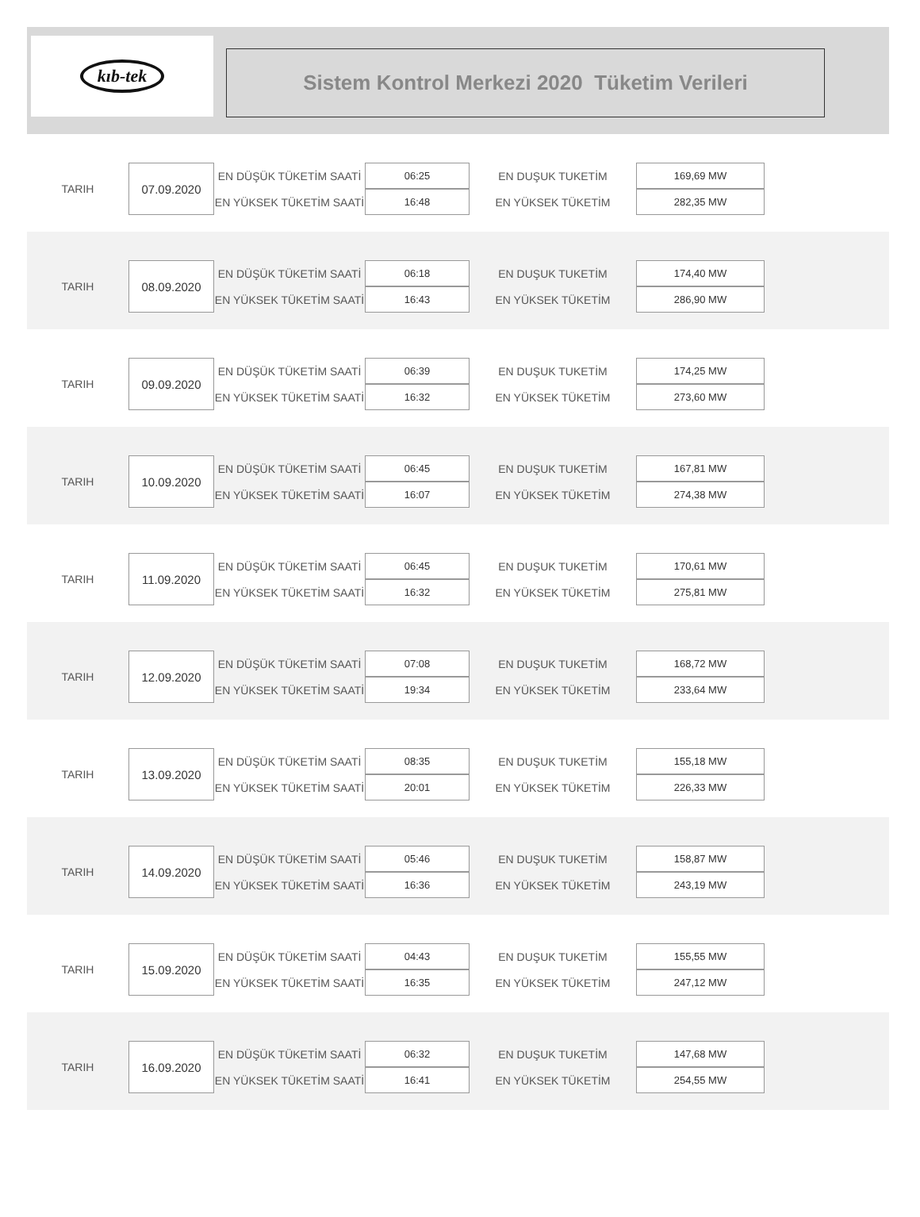kıb-tek
Sistem Kontrol Merkezi 2020 Tüketim Verileri
| TARIH | 07.09.2020 | EN DÜŞÜK TÜKETİM SAATİ | 06:25 | EN DUŞUK TUKETİM | 169,69 MW |
| | | EN YÜKSEK TÜKETİM SAATİ | 16:48 | EN YÜKSEK TÜKETİM | 282,35 MW |
| TARIH | 08.09.2020 | EN DÜŞÜK TÜKETİM SAATİ | 06:18 | EN DUŞUK TUKETİM | 174,40 MW |
| | | EN YÜKSEK TÜKETİM SAATİ | 16:43 | EN YÜKSEK TÜKETİM | 286,90 MW |
| TARIH | 09.09.2020 | EN DÜŞÜK TÜKETİM SAATİ | 06:39 | EN DUŞUK TUKETİM | 174,25 MW |
| | | EN YÜKSEK TÜKETİM SAATİ | 16:32 | EN YÜKSEK TÜKETİM | 273,60 MW |
| TARIH | 10.09.2020 | EN DÜŞÜK TÜKETİM SAATİ | 06:45 | EN DUŞUK TUKETİM | 167,81 MW |
| | | EN YÜKSEK TÜKETİM SAATİ | 16:07 | EN YÜKSEK TÜKETİM | 274,38 MW |
| TARIH | 11.09.2020 | EN DÜŞÜK TÜKETİM SAATİ | 06:45 | EN DUŞUK TUKETİM | 170,61 MW |
| | | EN YÜKSEK TÜKETİM SAATİ | 16:32 | EN YÜKSEK TÜKETİM | 275,81 MW |
| TARIH | 12.09.2020 | EN DÜŞÜK TÜKETİM SAATİ | 07:08 | EN DUŞUK TUKETİM | 168,72 MW |
| | | EN YÜKSEK TÜKETİM SAATİ | 19:34 | EN YÜKSEK TÜKETİM | 233,64 MW |
| TARIH | 13.09.2020 | EN DÜŞÜK TÜKETİM SAATİ | 08:35 | EN DUŞUK TUKETİM | 155,18 MW |
| | | EN YÜKSEK TÜKETİM SAATİ | 20:01 | EN YÜKSEK TÜKETİM | 226,33 MW |
| TARIH | 14.09.2020 | EN DÜŞÜK TÜKETİM SAATİ | 05:46 | EN DUŞUK TUKETİM | 158,87 MW |
| | | EN YÜKSEK TÜKETİM SAATİ | 16:36 | EN YÜKSEK TÜKETİM | 243,19 MW |
| TARIH | 15.09.2020 | EN DÜŞÜK TÜKETİM SAATİ | 04:43 | EN DUŞUK TUKETİM | 155,55 MW |
| | | EN YÜKSEK TÜKETİM SAATİ | 16:35 | EN YÜKSEK TÜKETİM | 247,12 MW |
| TARIH | 16.09.2020 | EN DÜŞÜK TÜKETİM SAATİ | 06:32 | EN DUŞUK TUKETİM | 147,68 MW |
| | | EN YÜKSEK TÜKETİM SAATİ | 16:41 | EN YÜKSEK TÜKETİM | 254,55 MW |